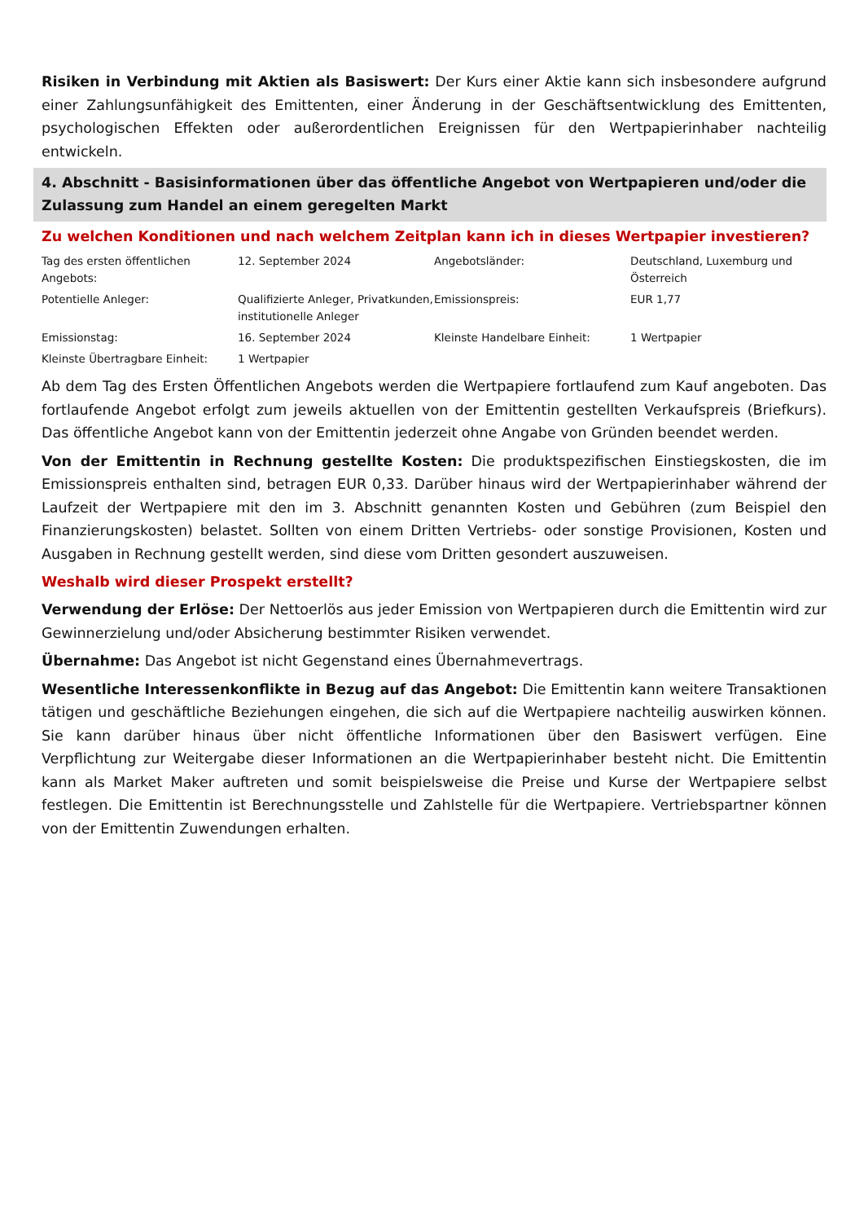Risiken in Verbindung mit Aktien als Basiswert: Der Kurs einer Aktie kann sich insbesondere aufgrund einer Zahlungsunfähigkeit des Emittenten, einer Änderung in der Geschäftsentwicklung des Emittenten, psychologischen Effekten oder außerordentlichen Ereignissen für den Wertpapierinhaber nachteilig entwickeln.
4. Abschnitt - Basisinformationen über das öffentliche Angebot von Wertpapieren und/oder die Zulassung zum Handel an einem geregelten Markt
Zu welchen Konditionen und nach welchem Zeitplan kann ich in dieses Wertpapier investieren?
| Tag des ersten öffentlichen Angebots: | 12. September 2024 | Angebotsländer: | Deutschland, Luxemburg und Österreich |
| Potentielle Anleger: | Qualifizierte Anleger, Privatkunden, institutionelle Anleger | Emissionspreis: | EUR 1,77 |
| Emissionstag: | 16. September 2024 | Kleinste Handelbare Einheit: | 1 Wertpapier |
| Kleinste Übertragbare Einheit: | 1 Wertpapier | | |
Ab dem Tag des Ersten Öffentlichen Angebots werden die Wertpapiere fortlaufend zum Kauf angeboten. Das fortlaufende Angebot erfolgt zum jeweils aktuellen von der Emittentin gestellten Verkaufspreis (Briefkurs). Das öffentliche Angebot kann von der Emittentin jederzeit ohne Angabe von Gründen beendet werden.
Von der Emittentin in Rechnung gestellte Kosten: Die produktspezifischen Einstiegskosten, die im Emissionspreis enthalten sind, betragen EUR 0,33. Darüber hinaus wird der Wertpapierinhaber während der Laufzeit der Wertpapiere mit den im 3. Abschnitt genannten Kosten und Gebühren (zum Beispiel den Finanzierungskosten) belastet. Sollten von einem Dritten Vertriebs- oder sonstige Provisionen, Kosten und Ausgaben in Rechnung gestellt werden, sind diese vom Dritten gesondert auszuweisen.
Weshalb wird dieser Prospekt erstellt?
Verwendung der Erlöse: Der Nettoerlös aus jeder Emission von Wertpapieren durch die Emittentin wird zur Gewinnerzielung und/oder Absicherung bestimmter Risiken verwendet.
Übernahme: Das Angebot ist nicht Gegenstand eines Übernahmevertrags.
Wesentliche Interessenkonflikte in Bezug auf das Angebot: Die Emittentin kann weitere Transaktionen tätigen und geschäftliche Beziehungen eingehen, die sich auf die Wertpapiere nachteilig auswirken können. Sie kann darüber hinaus über nicht öffentliche Informationen über den Basiswert verfügen. Eine Verpflichtung zur Weitergabe dieser Informationen an die Wertpapierinhaber besteht nicht. Die Emittentin kann als Market Maker auftreten und somit beispielsweise die Preise und Kurse der Wertpapiere selbst festlegen. Die Emittentin ist Berechnungsstelle und Zahlstelle für die Wertpapiere. Vertriebspartner können von der Emittentin Zuwendungen erhalten.